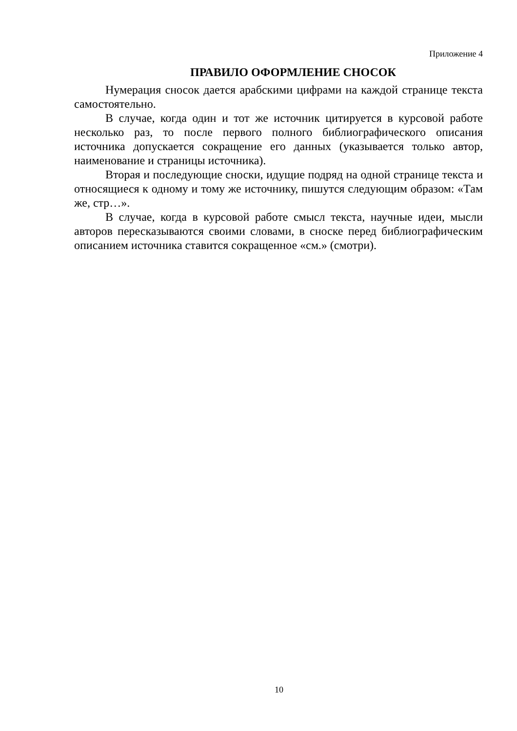Приложение 4
ПРАВИЛО ОФОРМЛЕНИЕ СНОСОК
Нумерация сносок дается арабскими цифрами на каждой странице текста самостоятельно.
В случае, когда один и тот же источник цитируется в курсовой работе несколько раз, то после первого полного библиографического описания источника допускается сокращение его данных (указывается только автор, наименование и страницы источника).
Вторая и последующие сноски, идущие подряд на одной странице текста и относящиеся к одному и тому же источнику, пишутся следующим образом: «Там же, стр…».
В случае, когда в курсовой работе смысл текста, научные идеи, мысли авторов пересказываются своими словами, в сноске перед библиографическим описанием источника ставится сокращенное «см.» (смотри).
10